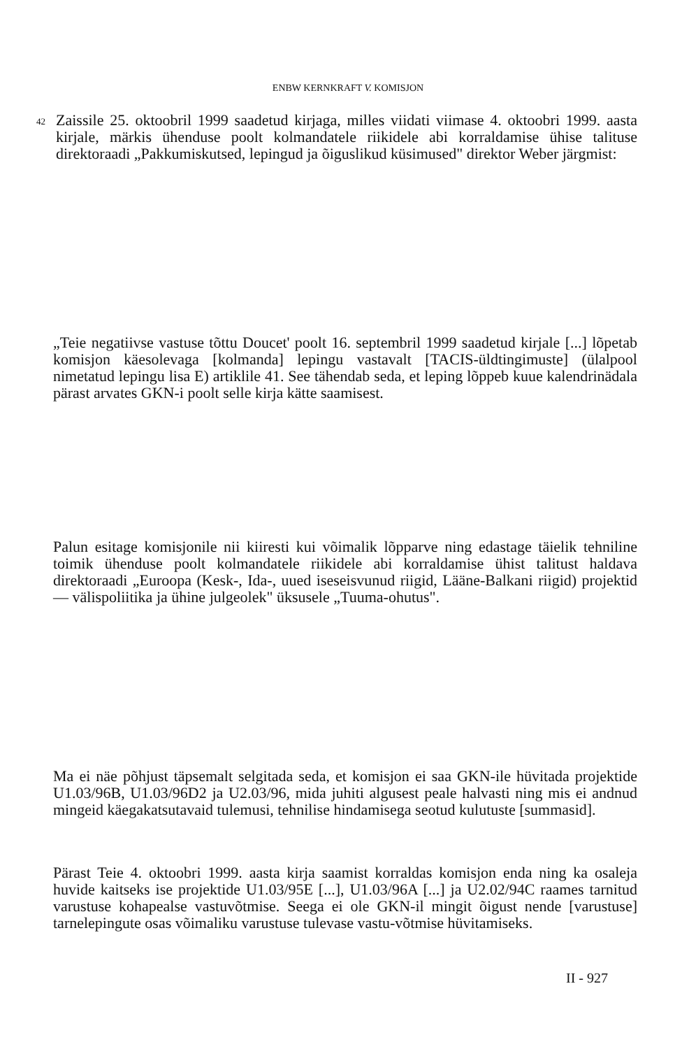ENBW KERNKRAFT V. KOMISJON
42
Zaissile 25. oktoobril 1999 saadetud kirjaga, milles viidati viimase 4. oktoobri 1999. aasta kirjale, märkis ühenduse poolt kolmandatele riikidele abi korraldamise ühise talituse direktoraadi „Pakkumiskutsed, lepingud ja õiguslikud küsimused" direktor Weber järgmist:
„Teie negatiivse vastuse tõttu Doucet' poolt 16. septembril 1999 saadetud kirjale [...] lõpetab komisjon käesolevaga [kolmanda] lepingu vastavalt [TACIS-üldtingimuste] (ülalpool nimetatud lepingu lisa E) artiklile 41. See tähendab seda, et leping lõppeb kuue kalendrinädala pärast arvates GKN-i poolt selle kirja kätte saamisest.
Palun esitage komisjonile nii kiiresti kui võimalik lõpparve ning edastage täielik tehniline toimik ühenduse poolt kolmandatele riikidele abi korraldamise ühist talitust haldava direktoraadi „Euroopa (Kesk-, Ida-, uued iseseisvunud riigid, Lääne-Balkani riigid) projektid — välispoliitika ja ühine julgeolek" üksusele „Tuuma-ohutus".
Ma ei näe põhjust täpsemalt selgitada seda, et komisjon ei saa GKN-ile hüvitada projektide U1.03/96B, U1.03/96D2 ja U2.03/96, mida juhiti algusest peale halvasti ning mis ei andnud mingeid käegakatsutavaid tulemusi, tehnilise hindamisega seotud kulutuste [summasid].
Pärast Teie 4. oktoobri 1999. aasta kirja saamist korraldas komisjon enda ning ka osaleja huvide kaitseks ise projektide U1.03/95E [...], U1.03/96A [...] ja U2.02/94C raames tarnitud varustuse kohapealse vastuvõtmise. Seega ei ole GKN-il mingit õigust nende [varustuse] tarnelepingute osas võimaliku varustuse tulevase vastu-võtmise hüvitamiseks.
II - 927